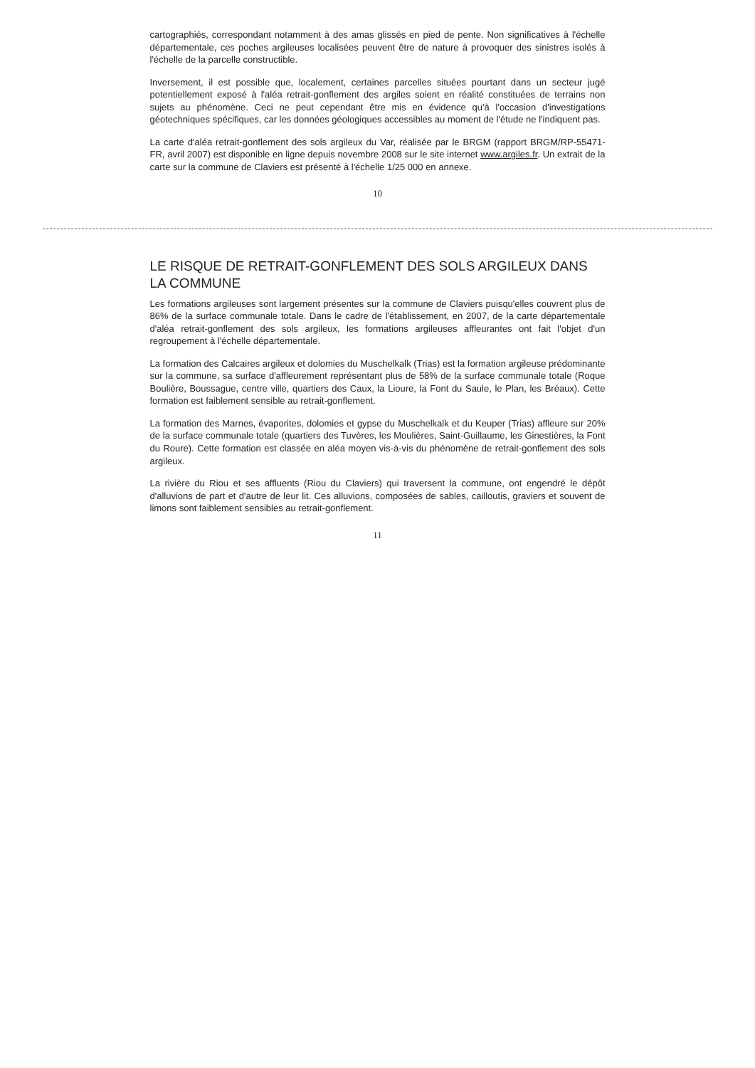cartographiés, correspondant notamment à des amas glissés en pied de pente. Non significatives à l'échelle départementale, ces poches argileuses localisées peuvent être de nature à provoquer des sinistres isolés à l'échelle de la parcelle constructible.
Inversement, il est possible que, localement, certaines parcelles situées pourtant dans un secteur jugé potentiellement exposé à l'aléa retrait-gonflement des argiles soient en réalité constituées de terrains non sujets au phénomène. Ceci ne peut cependant être mis en évidence qu'à l'occasion d'investigations géotechniques spécifiques, car les données géologiques accessibles au moment de l'étude ne l'indiquent pas.
La carte d'aléa retrait-gonflement des sols argileux du Var, réalisée par le BRGM (rapport BRGM/RP-55471-FR, avril 2007) est disponible en ligne depuis novembre 2008 sur le site internet www.argiles.fr. Un extrait de la carte sur la commune de Claviers est présenté à l'échelle 1/25 000 en annexe.
10
LE RISQUE DE RETRAIT-GONFLEMENT DES SOLS ARGILEUX DANS LA COMMUNE
Les formations argileuses sont largement présentes sur la commune de Claviers puisqu'elles couvrent plus de 86% de la surface communale totale. Dans le cadre de l'établissement, en 2007, de la carte départementale d'aléa retrait-gonflement des sols argileux, les formations argileuses affleurantes ont fait l'objet d'un regroupement à l'échelle départementale.
La formation des Calcaires argileux et dolomies du Muschelkalk (Trias) est la formation argileuse prédominante sur la commune, sa surface d'affleurement représentant plus de 58% de la surface communale totale (Roque Boulière, Boussague, centre ville, quartiers des Caux, la Lioure, la Font du Saule, le Plan, les Bréaux). Cette formation est faiblement sensible au retrait-gonflement.
La formation des Marnes, évaporites, dolomies et gypse du Muschelkalk et du Keuper (Trias) affleure sur 20% de la surface communale totale (quartiers des Tuvères, les Moulières, Saint-Guillaume, les Ginestières, la Font du Roure). Cette formation est classée en aléa moyen vis-à-vis du phénomène de retrait-gonflement des sols argileux.
La rivière du Riou et ses affluents (Riou du Claviers) qui traversent la commune, ont engendré le dépôt d'alluvions de part et d'autre de leur lit. Ces alluvions, composées de sables, cailloutis, graviers et souvent de limons sont faiblement sensibles au retrait-gonflement.
11